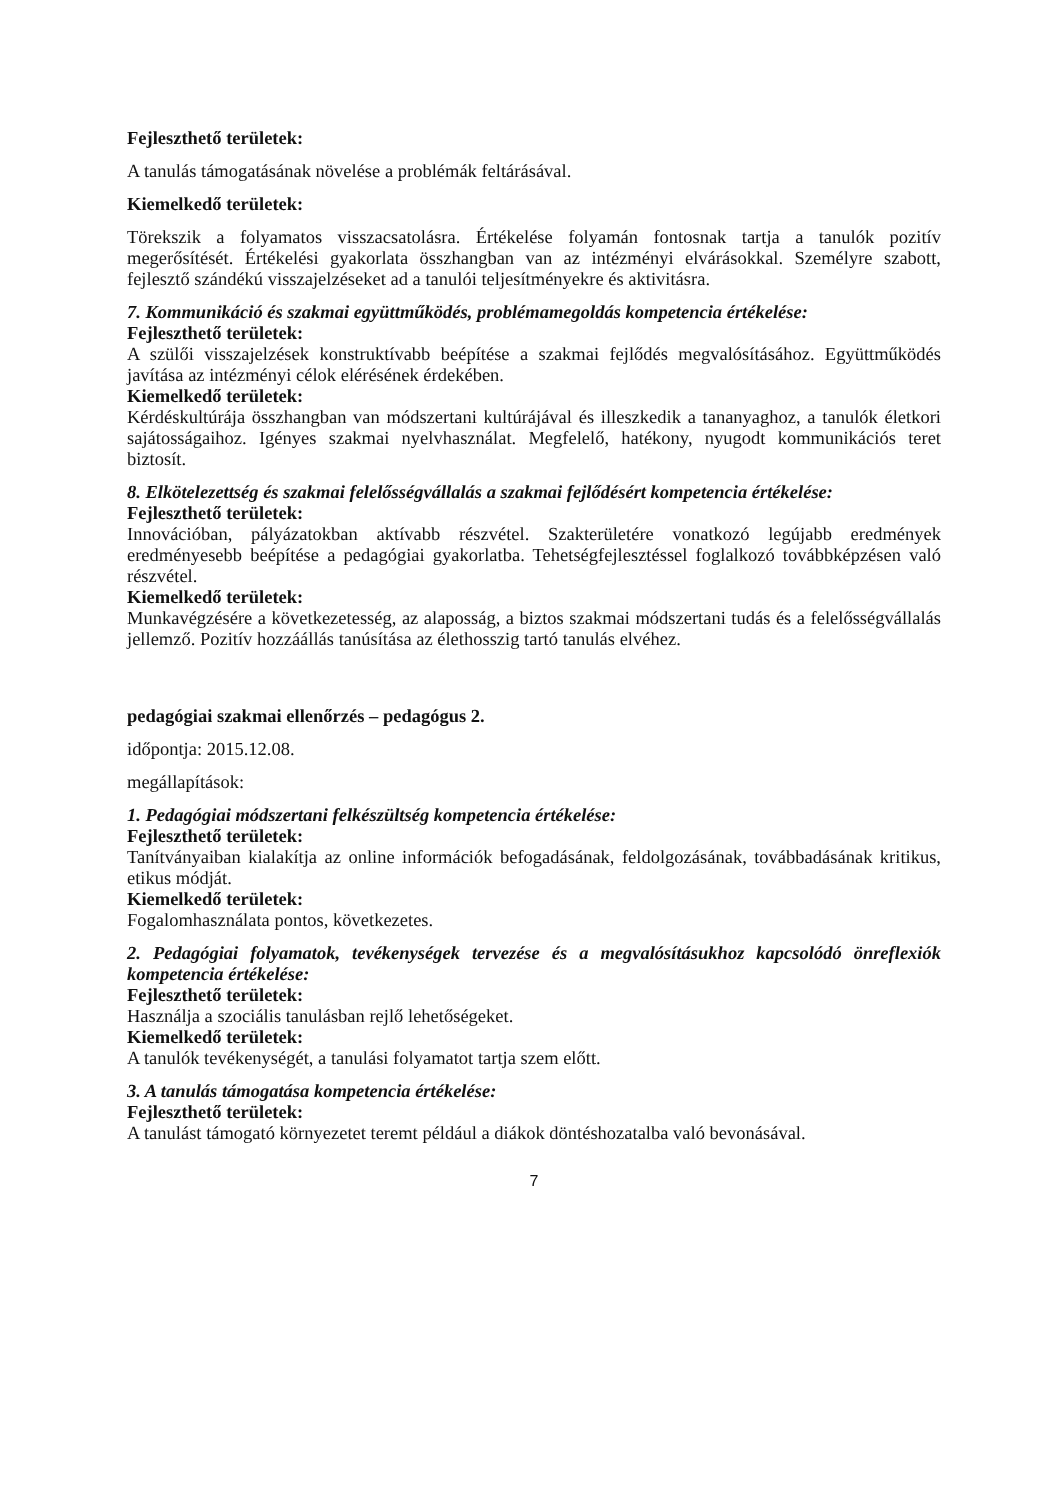Fejleszthető területek:
A tanulás támogatásának növelése a problémák feltárásával.
Kiemelkedő területek:
Törekszik a folyamatos visszacsatolásra. Értékelése folyamán fontosnak tartja a tanulók pozitív megerősítését. Értékelési gyakorlata összhangban van az intézményi elvárásokkal. Személyre szabott, fejlesztő szándékú visszajelzéseket ad a tanulói teljesítményekre és aktivitásra.
7. Kommunikáció és szakmai együttműködés, problémamegoldás kompetencia értékelése:
Fejleszthető területek:
A szülői visszajelzések konstruktívabb beépítése a szakmai fejlődés megvalósításához. Együttműködés javítása az intézményi célok elérésének érdekében.
Kiemelkedő területek:
Kérdéskultúrája összhangban van módszertani kultúrájával és illeszkedik a tananyaghoz, a tanulók életkori sajátosságaihoz. Igényes szakmai nyelvhasználat. Megfelelő, hatékony, nyugodt kommunikációs teret biztosít.
8. Elkötelezettség és szakmai felelősségvállalás a szakmai fejlődésért kompetencia értékelése:
Fejleszthető területek:
Innovációban, pályázatokban aktívabb részvétel. Szakterületére vonatkozó legújabb eredmények eredményesebb beépítése a pedagógiai gyakorlatba. Tehetségfejlesztéssel foglalkozó továbbképzésen való részvétel.
Kiemelkedő területek:
Munkavégzésére a következetesség, az alaposság, a biztos szakmai módszertani tudás és a felelősségvállalás jellemző. Pozitív hozzáállás tanúsítása az élethosszig tartó tanulás elvéhez.
pedagógiai szakmai ellenőrzés – pedagógus 2.
időpontja: 2015.12.08.
megállapítások:
1. Pedagógiai módszertani felkészültség kompetencia értékelése:
Fejleszthető területek:
Tanítványaiban kialakítja az online információk befogadásának, feldolgozásának, továbbadásának kritikus, etikus módját.
Kiemelkedő területek:
Fogalomhasználata pontos, következetes.
2. Pedagógiai folyamatok, tevékenységek tervezése és a megvalósításukhoz kapcsolódó önreflexiók kompetencia értékelése:
Fejleszthető területek:
Használja a szociális tanulásban rejlő lehetőségeket.
Kiemelkedő területek:
A tanulók tevékenységét, a tanulási folyamatot tartja szem előtt.
3. A tanulás támogatása kompetencia értékelése:
Fejleszthető területek:
A tanulást támogató környezetet teremt például a diákok döntéshozatalba való bevonásával.
7